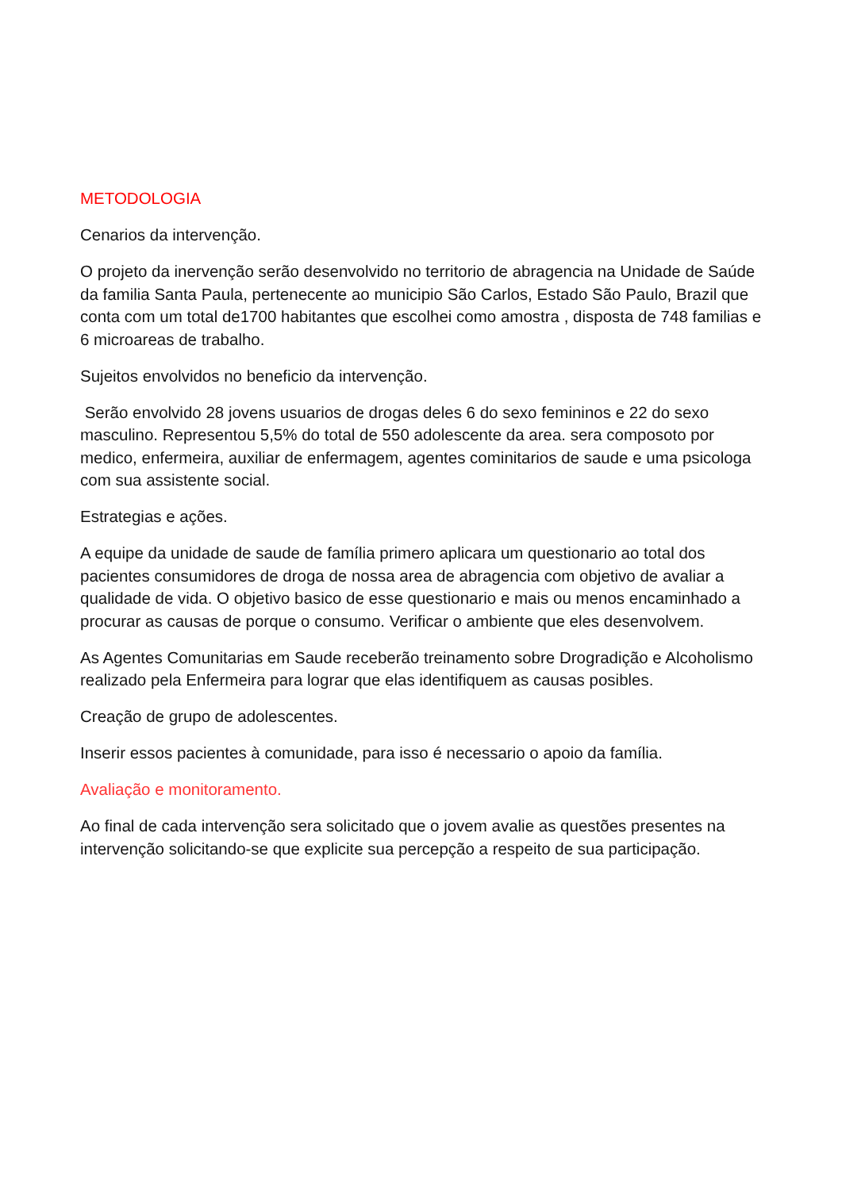METODOLOGIA
Cenarios da intervenção.
O projeto da inervenção serão desenvolvido no territorio de abragencia na Unidade de Saúde da familia Santa Paula, pertenecente ao municipio São Carlos, Estado São Paulo, Brazil que conta com um total de1700 habitantes que escolhei como amostra , disposta de 748 familias e 6 microareas de trabalho.
Sujeitos envolvidos no beneficio da intervenção.
Serão envolvido 28 jovens usuarios de drogas deles 6 do sexo femininos e 22 do sexo masculino. Representou 5,5% do total de 550 adolescente da area. sera composoto por medico, enfermeira, auxiliar de enfermagem, agentes cominitarios de saude e uma psicologa com sua assistente social.
Estrategias e ações.
A equipe da unidade de saude de família primero aplicara um questionario ao total dos pacientes consumidores de droga de nossa area de abragencia com objetivo de avaliar a qualidade de vida. O objetivo basico de esse questionario e mais ou menos encaminhado a procurar as causas de porque o consumo. Verificar o ambiente que eles desenvolvem.
As Agentes Comunitarias em Saude receberão treinamento sobre Drogradição e Alcoholismo realizado pela Enfermeira para lograr que elas identifiquem as causas posibles.
Creação de grupo de adolescentes.
Inserir essos pacientes à comunidade, para isso é necessario o apoio da família.
Avaliação e monitoramento.
Ao final de cada intervenção sera solicitado que o jovem avalie as questões presentes na intervenção solicitando-se que explicite sua percepção a respeito de sua participação.